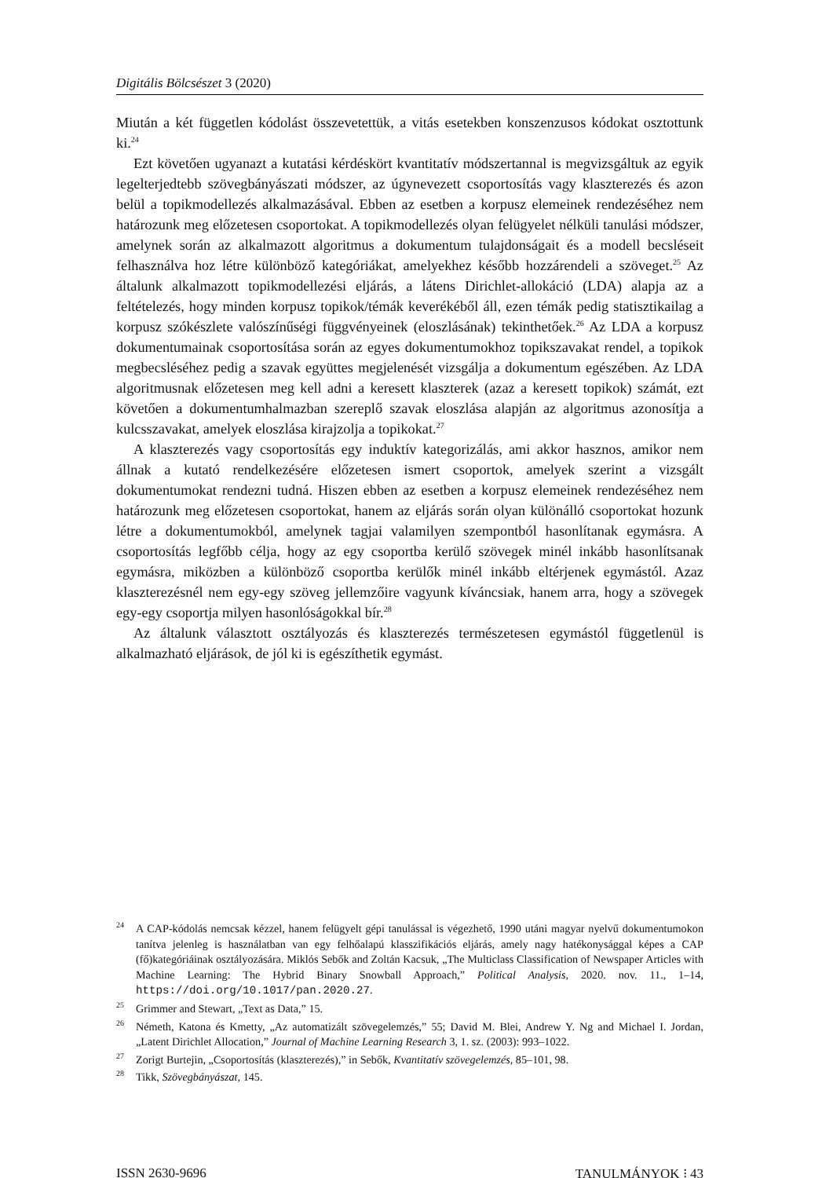Digitális Bölcsészet 3 (2020)
Miután a két független kódolást összevetettük, a vitás esetekben konszenzusos kódokat osztottunk ki.<sup>24</sup>
Ezt követően ugyanazt a kutatási kérdéskört kvantitatív módszertannal is megvizsgáltuk az egyik legelterjedtebb szövegbányászati módszer, az úgynevezett csoportosítás vagy klaszterezés és azon belül a topikmodellezés alkalmazásával. Ebben az esetben a korpusz elemeinek rendezéséhez nem határozunk meg előzetesen csoportokat. A topikmodellezés olyan felügyelet nélküli tanulási módszer, amelynek során az alkalmazott algoritmus a dokumentum tulajdonságait és a modell becsléseit felhasználva hoz létre különböző kategóriákat, amelyekhez később hozzárendeli a szöveget.<sup>25</sup> Az általunk alkalmazott topikmodellezési eljárás, a látens Dirichlet-allokáció (LDA) alapja az a feltételezés, hogy minden korpusz topikok/témák keverékéből áll, ezen témák pedig statisztikailag a korpusz szókészlete valószínűségi függvényeinek (eloszlásának) tekinthetőek.<sup>26</sup> Az LDA a korpusz dokumentumainak csoportosítása során az egyes dokumentumokhoz topikszavakat rendel, a topikok megbecsléséhez pedig a szavak együttes megjelenését vizsgálja a dokumentum egészében. Az LDA algoritmusnak előzetesen meg kell adni a keresett klaszterek (azaz a keresett topikok) számát, ezt követően a dokumentumhalmazban szereplő szavak eloszlása alapján az algoritmus azonosítja a kulcsszavakat, amelyek eloszlása kirajzolja a topikokat.<sup>27</sup>
A klaszterezés vagy csoportosítás egy induktív kategorizálás, ami akkor hasznos, amikor nem állnak a kutató rendelkezésére előzetesen ismert csoportok, amelyek szerint a vizsgált dokumentumokat rendezni tudná. Hiszen ebben az esetben a korpusz elemeinek rendezéséhez nem határozunk meg előzetesen csoportokat, hanem az eljárás során olyan különálló csoportokat hozunk létre a dokumentumokból, amelynek tagjai valamilyen szempontból hasonlítanak egymásra. A csoportosítás legfőbb célja, hogy az egy csoportba kerülő szövegek minél inkább hasonlítsanak egymásra, miközben a különböző csoportba kerülők minél inkább eltérjenek egymástól. Azaz klaszterezésnél nem egy-egy szöveg jellemzőire vagyunk kíváncsiak, hanem arra, hogy a szövegek egy-egy csoportja milyen hasonlóságokkal bír.<sup>28</sup>
Az általunk választott osztályozás és klaszterezés természetesen egymástól függetlenül is alkalmazható eljárások, de jól ki is egészíthetik egymást.
<sup>24</sup> A CAP-kódolás nemcsak kézzel, hanem felügyelt gépi tanulással is végezhető, 1990 utáni magyar nyelvű dokumentumokon tanítva jelenleg is használatban van egy felhőalapú klasszifikációs eljárás, amely nagy hatékonysággal képes a CAP (fő)kategóriáinak osztályozására. Miklós Sebők and Zoltán Kacsuk, „The Multiclass Classification of Newspaper Articles with Machine Learning: The Hybrid Binary Snowball Approach,” Political Analysis, 2020. nov. 11., 1–14, https://doi.org/10.1017/pan.2020.27.
<sup>25</sup> Grimmer and Stewart, „Text as Data,” 15.
<sup>26</sup> Németh, Katona és Kmetty, „Az automatizált szövegelemzés,” 55; David M. Blei, Andrew Y. Ng and Michael I. Jordan, „Latent Dirichlet Allocation,” Journal of Machine Learning Research 3, 1. sz. (2003): 993–1022.
<sup>27</sup> Zorigt Burtejin, „Csoportosítás (klaszterezés),” in Sebők, Kvantitatív szövegelemzés, 85–101, 98.
<sup>28</sup> Tikk, Szövegbányászat, 145.
ISSN 2630-9696 TANULMÁNYOK ⁝ 43